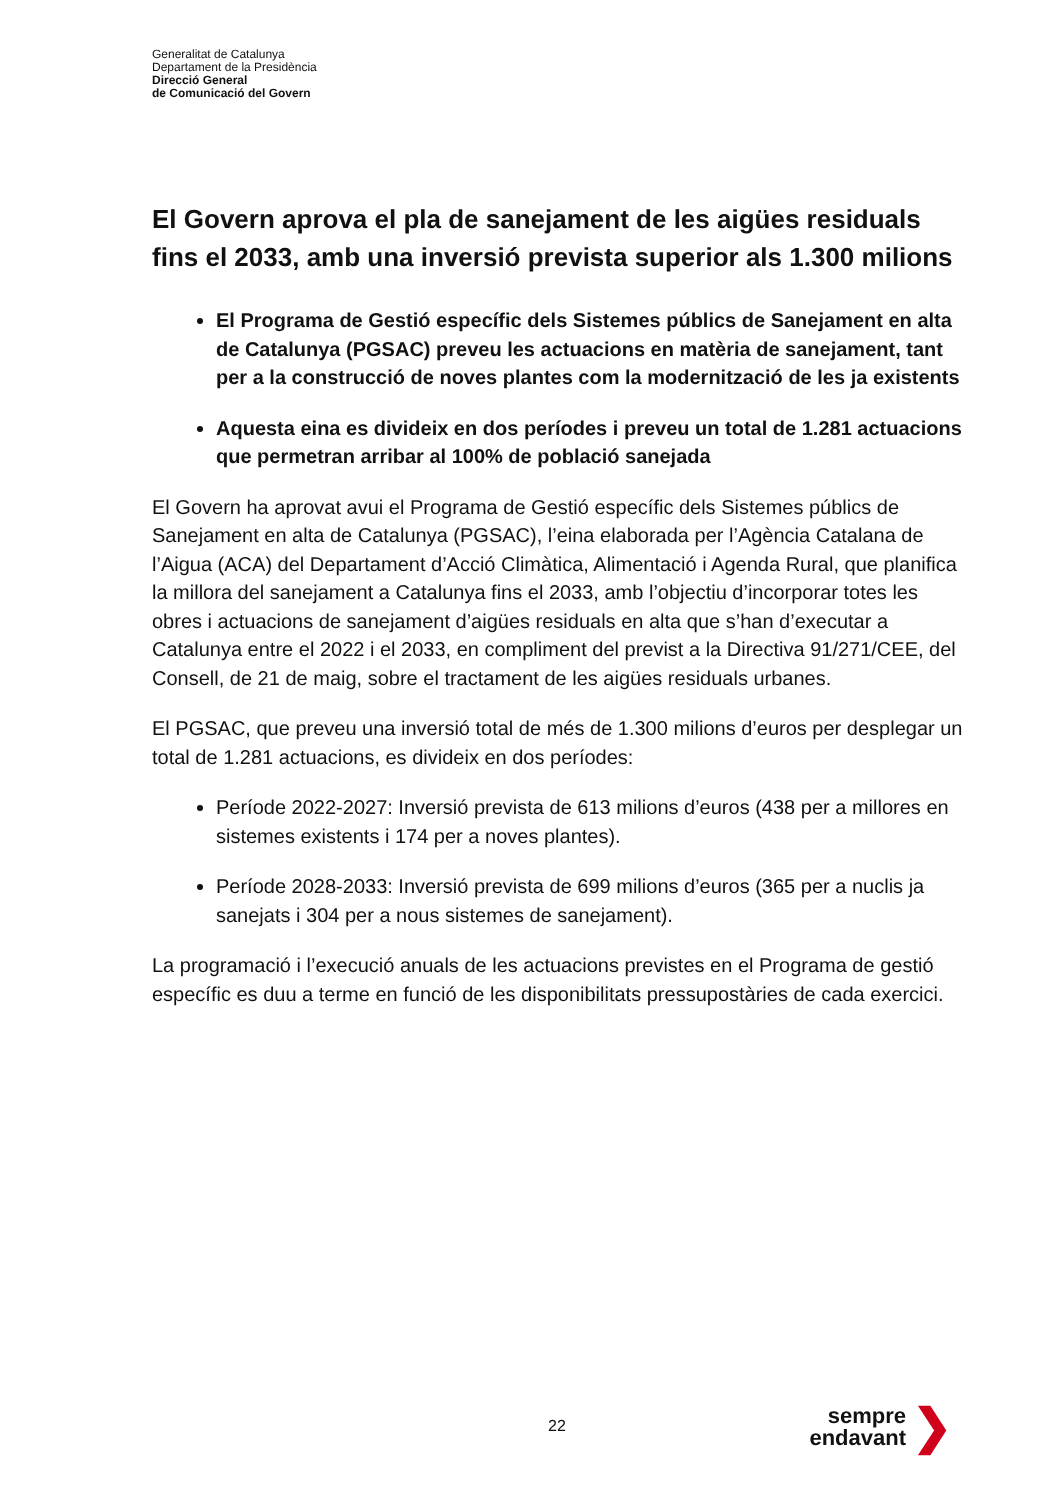Generalitat de Catalunya
Departament de la Presidència
Direcció General
de Comunicació del Govern
El Govern aprova el pla de sanejament de les aigües residuals fins el 2033, amb una inversió prevista superior als 1.300 milions
El Programa de Gestió específic dels Sistemes públics de Sanejament en alta de Catalunya (PGSAC) preveu les actuacions en matèria de sanejament, tant per a la construcció de noves plantes com la modernització de les ja existents
Aquesta eina es divideix en dos períodes i preveu un total de 1.281 actuacions que permetran arribar al 100% de població sanejada
El Govern ha aprovat avui el Programa de Gestió específic dels Sistemes públics de Sanejament en alta de Catalunya (PGSAC), l’eina elaborada per l’Agència Catalana de l’Aigua (ACA) del Departament d’Acció Climàtica, Alimentació i Agenda Rural, que planifica la millora del sanejament a Catalunya fins el 2033, amb l’objectiu d’incorporar totes les obres i actuacions de sanejament d’aigües residuals en alta que s’han d’executar a Catalunya entre el 2022 i el 2033, en compliment del previst a la Directiva 91/271/CEE, del Consell, de 21 de maig, sobre el tractament de les aigües residuals urbanes.
El PGSAC, que preveu una inversió total de més de 1.300 milions d’euros per desplegar un total de 1.281 actuacions, es divideix en dos períodes:
Període 2022-2027: Inversió prevista de 613 milions d’euros (438 per a millores en sistemes existents i 174 per a noves plantes).
Període 2028-2033: Inversió prevista de 699 milions d’euros (365 per a nuclis ja sanejats i 304 per a nous sistemes de sanejament).
La programació i l’execució anuals de les actuacions previstes en el Programa de gestió específic es duu a terme en funció de les disponibilitats pressupostàries de cada exercici.
22
sempre endavant
❯